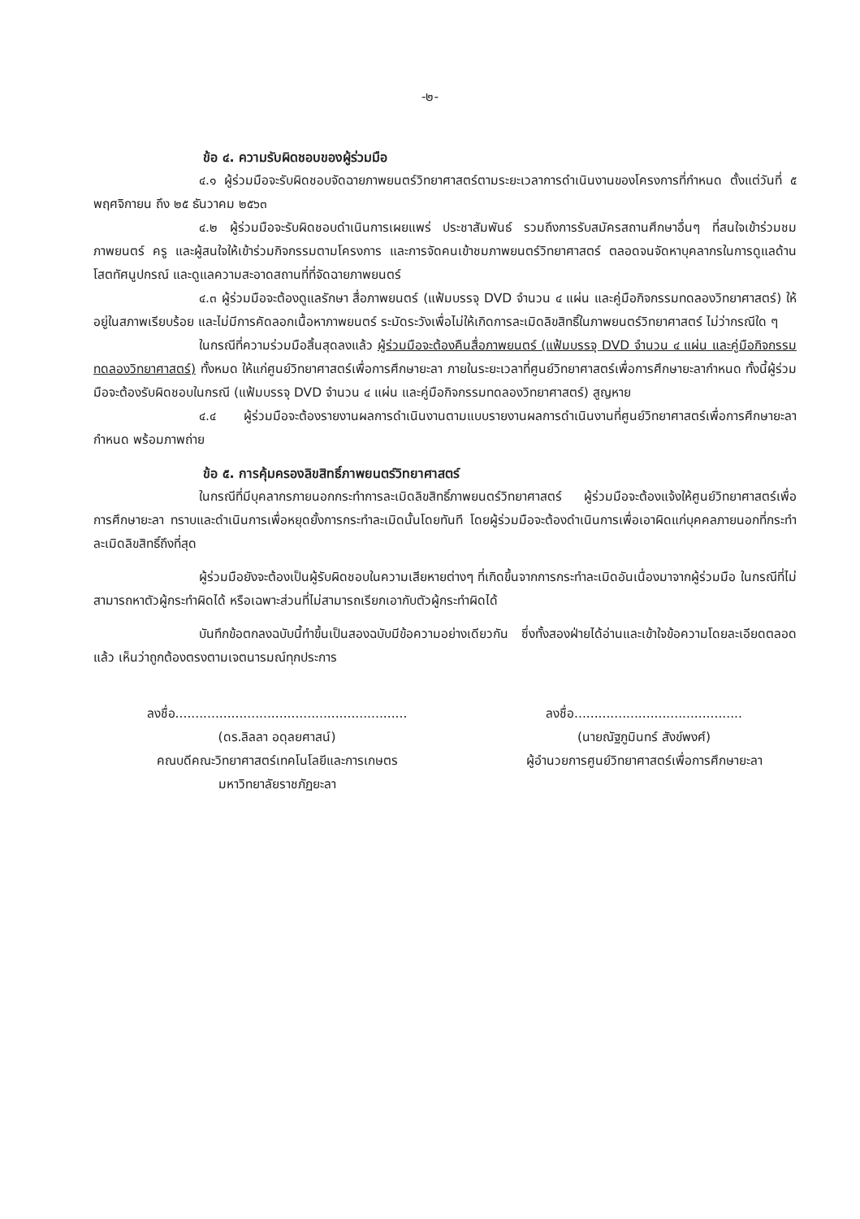-๒-
ข้อ ๔. ความรับผิดชอบของผู้ร่วมมือ
๔.๑ ผู้ร่วมมือจะรับผิดชอบจัดฉายภาพยนตร์วิทยาศาสตร์ตามระยะเวลาการดำเนินงานของโครงการที่กำหนด ตั้งแต่วันที่ ๕ พฤศจิกายน ถึง ๒๕ ธันวาคม ๒๕๖๓
๔.๒ ผู้ร่วมมือจะรับผิดชอบดำเนินการเผยแพร่ ประชาสัมพันธ์ รวมถึงการรับสมัครสถานศึกษาอื่นๆ ที่สนใจเข้าร่วมชมภาพยนตร์ ครู และผู้สนใจให้เข้าร่วมกิจกรรมตามโครงการ และการจัดคนเข้าชมภาพยนตร์วิทยาศาสตร์ ตลอดจนจัดหาบุคลากรในการดูแลด้านโสตทัศนูปกรณ์ และดูแลความสะอาดสถานที่ที่จัดฉายภาพยนตร์
๔.๓ ผู้ร่วมมือจะต้องดูแลรักษา สื่อภาพยนตร์ (แฟ้มบรรจุ DVD จำนวน ๔ แผ่น และคู่มือกิจกรรมทดลองวิทยาศาสตร์) ให้อยู่ในสภาพเรียบร้อย และไม่มีการคัดลอกเนื้อหาภาพยนตร์ ระมัดระวังเพื่อไม่ให้เกิดการละเมิดลิขสิทธิ์ในภาพยนตร์วิทยาศาสตร์ ไม่ว่ากรณีใด ๆ
ในกรณีที่ความร่วมมือสิ้นสุดลงแล้ว ผู้ร่วมมือจะต้องคืนสื่อภาพยนตร์ (แฟ้มบรรจุ DVD จำนวน ๔ แผ่น และคู่มือกิจกรรมทดลองวิทยาศาสตร์) ทั้งหมด ให้แก่ศูนย์วิทยาศาสตร์เพื่อการศึกษายะลา ภายในระยะเวลาที่ศูนย์วิทยาศาสตร์เพื่อการศึกษายะลากำหนด ทั้งนี้ผู้ร่วมมือจะต้องรับผิดชอบในกรณี (แฟ้มบรรจุ DVD จำนวน ๔ แผ่น และคู่มือกิจกรรมทดลองวิทยาศาสตร์) สูญหาย
๔.๔ ผู้ร่วมมือจะต้องรายงานผลการดำเนินงานตามแบบรายงานผลการดำเนินงานที่ศูนย์วิทยาศาสตร์เพื่อการศึกษายะลา กำหนด พร้อมภาพถ่าย
ข้อ ๕. การคุ้มครองลิขสิทธิ์ภาพยนตร์วิทยาศาสตร์
ในกรณีที่มีบุคลากรภายนอกกระทำการละเมิดลิขสิทธิ์ภาพยนตร์วิทยาศาสตร์ ผู้ร่วมมือจะต้องแจ้งให้ศูนย์วิทยาศาสตร์เพื่อการศึกษายะลา ทราบและดำเนินการเพื่อหยุดยั้งการกระทำละเมิดนั้นโดยทันที โดยผู้ร่วมมือจะต้องดำเนินการเพื่อเอาผิดแก่บุคคลภายนอกที่กระทำละเมิดลิขสิทธิ์ถึงที่สุด
ผู้ร่วมมือยังจะต้องเป็นผู้รับผิดชอบในความเสียหายต่างๆ ที่เกิดขึ้นจากการกระทำละเมิดอันเนื่องมาจากผู้ร่วมมือ ในกรณีที่ไม่สามารถหาตัวผู้กระทำผิดได้ หรือเฉพาะส่วนที่ไม่สามารถเรียกเอากับตัวผู้กระทำผิดได้
บันทึกข้อตกลงฉบับนี้ทำขึ้นเป็นสองฉบับมีข้อความอย่างเดียวกัน ซึ่งทั้งสองฝ่ายได้อ่านและเข้าใจข้อความโดยละเอียดตลอดแล้ว เห็นว่าถูกต้องตรงตามเจตนารมณ์ทุกประการ
ลงชื่อ..........................................................
(ดร.ลิลลา อดุลยศาสน์)
คณบดีคณะวิทยาศาสตร์เทคโนโลยีและการเกษตร
มหาวิทยาลัยราชภัฏยะลา
ลงชื่อ..........................................
(นายณัฐภูมินทร์ สังข์พงศ์)
ผู้อำนวยการศูนย์วิทยาศาสตร์เพื่อการศึกษายะลา